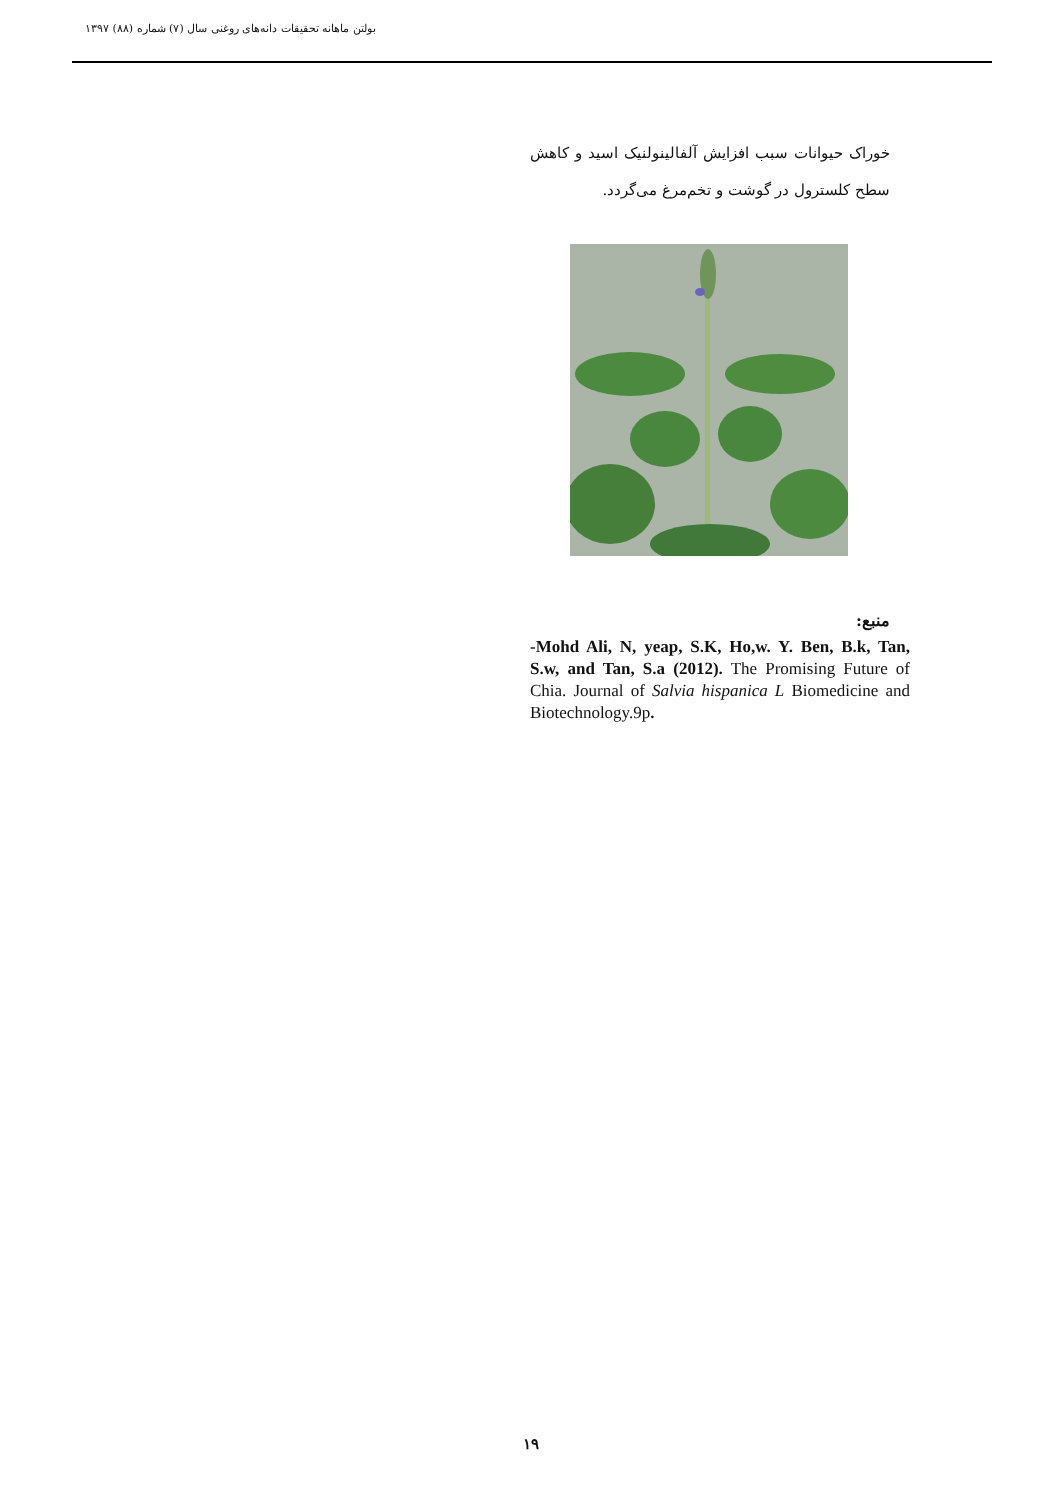بولتن ماهانه تحقیقات دانه‌های روغنی سال (۷) شماره (۸۸) ۱۳۹۷
خوراک حیوانات سبب افزایش آلفالینولنیک اسید و کاهش سطح کلسترول در گوشت و تخم‌مرغ می‌گردد.
منبع:
-Mohd Ali, N, yeap, S.K, Ho,w. Y. Ben, B.k, Tan, S.w, and Tan, S.a (2012). The Promising Future of Chia. Journal of Salvia hispanica L Biomedicine and Biotechnology.9p.
۱۹